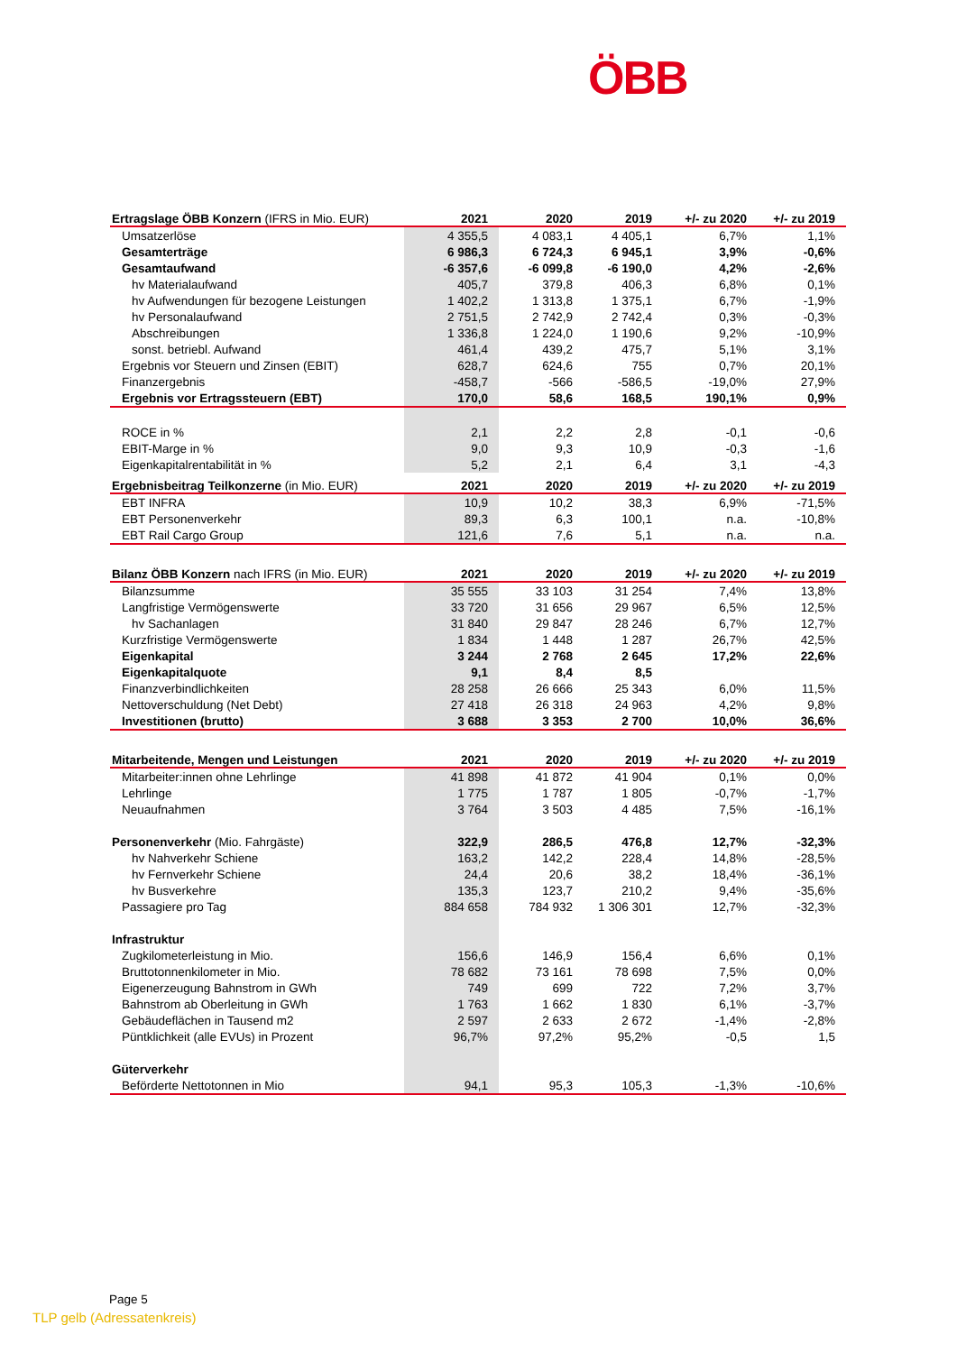ÖBB
| Ertragslage ÖBB Konzern (IFRS in Mio. EUR) | 2021 | 2020 | 2019 | +/- zu 2020 | +/- zu 2019 |
| --- | --- | --- | --- | --- | --- |
| Umsatzerlöse | 4 355,5 | 4 083,1 | 4 405,1 | 6,7% | 1,1% |
| Gesamterträge | 6 986,3 | 6 724,3 | 6 945,1 | 3,9% | -0,6% |
| Gesamtaufwand | -6 357,6 | -6 099,8 | -6 190,0 | 4,2% | -2,6% |
| hv Materialaufwand | 405,7 | 379,8 | 406,3 | 6,8% | 0,1% |
| hv Aufwendungen für bezogene Leistungen | 1 402,2 | 1 313,8 | 1 375,1 | 6,7% | -1,9% |
| hv Personalaufwand | 2 751,5 | 2 742,9 | 2 742,4 | 0,3% | -0,3% |
| Abschreibungen | 1 336,8 | 1 224,0 | 1 190,6 | 9,2% | -10,9% |
| sonst. betriebl. Aufwand | 461,4 | 439,2 | 475,7 | 5,1% | 3,1% |
| Ergebnis vor Steuern und Zinsen (EBIT) | 628,7 | 624,6 | 755 | 0,7% | 20,1% |
| Finanzergebnis | -458,7 | -566 | -586,5 | -19,0% | 27,9% |
| Ergebnis vor Ertragssteuern (EBT) | 170,0 | 58,6 | 168,5 | 190,1% | 0,9% |
| ROCE in % | 2,1 | 2,2 | 2,8 | -0,1 | -0,6 |
| EBIT-Marge in % | 9,0 | 9,3 | 10,9 | -0,3 | -1,6 |
| Eigenkapitalrentabilität in % | 5,2 | 2,1 | 6,4 | 3,1 | -4,3 |
| Ergebnisbeitrag Teilkonzerne (in Mio. EUR) | 2021 | 2020 | 2019 | +/- zu 2020 | +/- zu 2019 |
| EBT INFRA | 10,9 | 10,2 | 38,3 | 6,9% | -71,5% |
| EBT Personenverkehr | 89,3 | 6,3 | 100,1 | n.a. | -10,8% |
| EBT Rail Cargo Group | 121,6 | 7,6 | 5,1 | n.a. | n.a. |
| Bilanz ÖBB Konzern nach IFRS (in Mio. EUR) | 2021 | 2020 | 2019 | +/- zu 2020 | +/- zu 2019 |
| Bilanzsumme | 35 555 | 33 103 | 31 254 | 7,4% | 13,8% |
| Langfristige Vermögenswerte | 33 720 | 31 656 | 29 967 | 6,5% | 12,5% |
| hv Sachanlagen | 31 840 | 29 847 | 28 246 | 6,7% | 12,7% |
| Kurzfristige Vermögenswerte | 1 834 | 1 448 | 1 287 | 26,7% | 42,5% |
| Eigenkapital | 3 244 | 2 768 | 2 645 | 17,2% | 22,6% |
| Eigenkapitalquote | 9,1 | 8,4 | 8,5 | | |
| Finanzverbindlichkeiten | 28 258 | 26 666 | 25 343 | 6,0% | 11,5% |
| Nettoverschuldung (Net Debt) | 27 418 | 26 318 | 24 963 | 4,2% | 9,8% |
| Investitionen (brutto) | 3 688 | 3 353 | 2 700 | 10,0% | 36,6% |
| Mitarbeitende, Mengen und Leistungen | 2021 | 2020 | 2019 | +/- zu 2020 | +/- zu 2019 |
| Mitarbeiter:innen ohne Lehrlinge | 41 898 | 41 872 | 41 904 | 0,1% | 0,0% |
| Lehrlinge | 1 775 | 1 787 | 1 805 | -0,7% | -1,7% |
| Neuaufnahmen | 3 764 | 3 503 | 4 485 | 7,5% | -16,1% |
| Personenverkehr (Mio. Fahrgäste) | 322,9 | 286,5 | 476,8 | 12,7% | -32,3% |
| hv Nahverkehr Schiene | 163,2 | 142,2 | 228,4 | 14,8% | -28,5% |
| hv Fernverkehr Schiene | 24,4 | 20,6 | 38,2 | 18,4% | -36,1% |
| hv Busverkehre | 135,3 | 123,7 | 210,2 | 9,4% | -35,6% |
| Passagiere pro Tag | 884 658 | 784 932 | 1 306 301 | 12,7% | -32,3% |
| Infrastruktur | | | | | |
| Zugkilometerleistung in Mio. | 156,6 | 146,9 | 156,4 | 6,6% | 0,1% |
| Bruttotonnenkilometer in Mio. | 78 682 | 73 161 | 78 698 | 7,5% | 0,0% |
| Eigenerzeugung Bahnstrom in GWh | 749 | 699 | 722 | 7,2% | 3,7% |
| Bahnstrom ab Oberleitung in GWh | 1 763 | 1 662 | 1 830 | 6,1% | -3,7% |
| Gebäudeflächen in Tausend m2 | 2 597 | 2 633 | 2 672 | -1,4% | -2,8% |
| Püntklichkeit (alle EVUs) in Prozent | 96,7% | 97,2% | 95,2% | -0,5 | 1,5 |
| Güterverkehr | | | | | |
| Beförderte Nettotonnen in Mio | 94,1 | 95,3 | 105,3 | -1,3% | -10,6% |
Page 5
TLP gelb (Adressatenkreis)